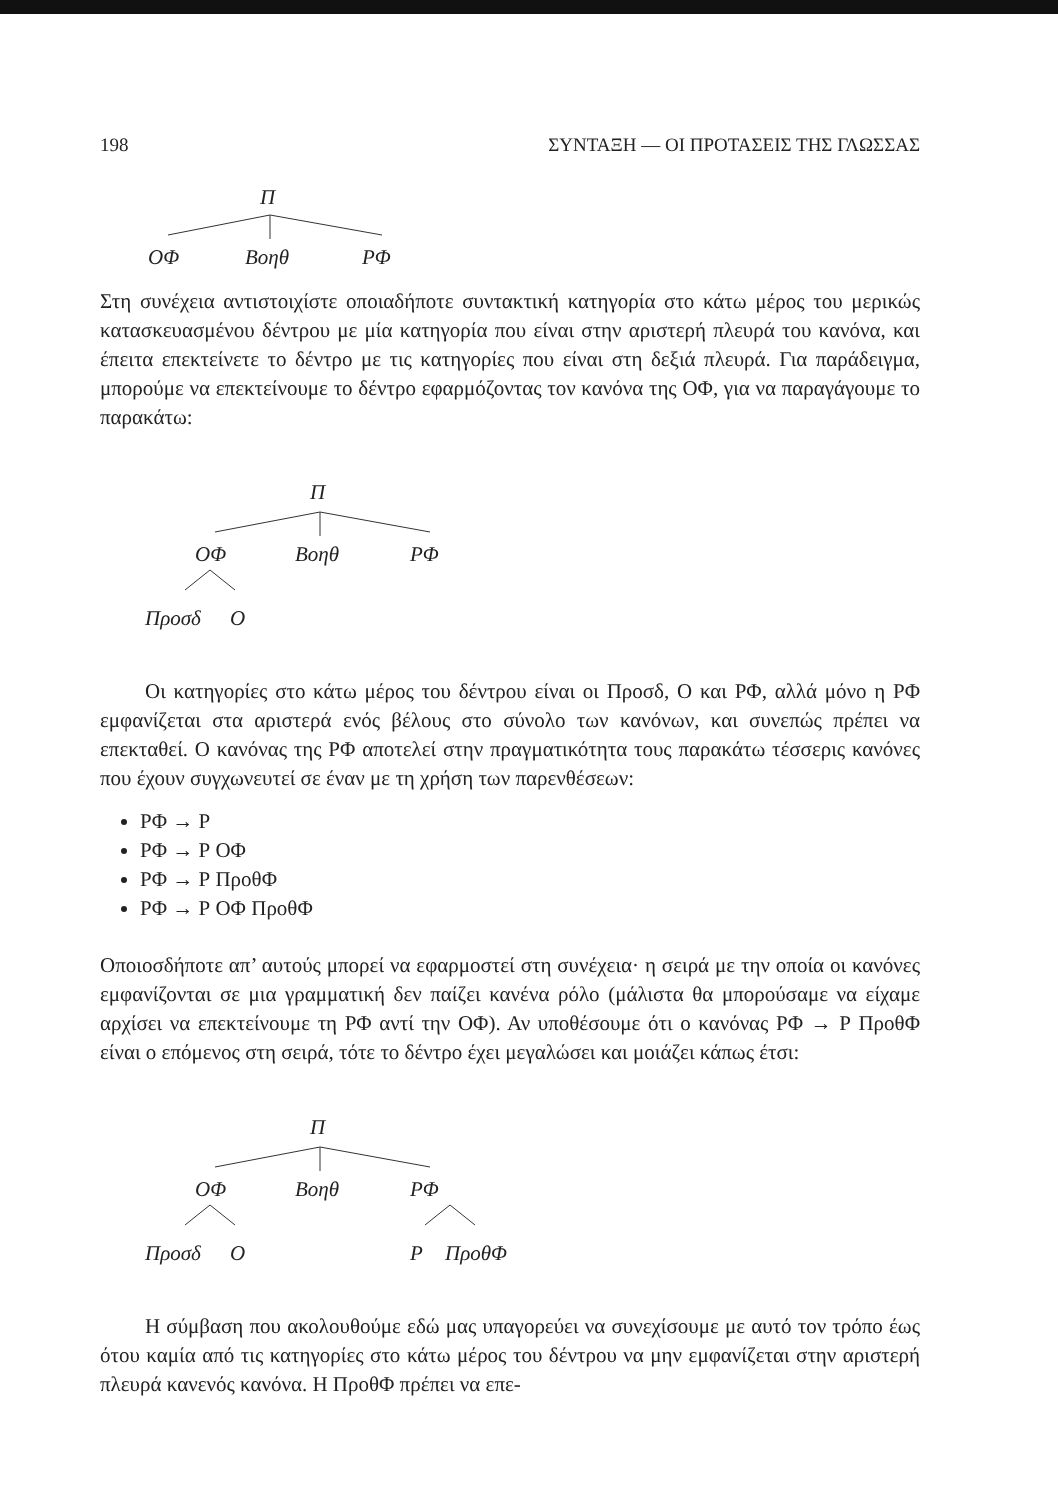198 ΣΥΝΤΑΞΗ — ΟΙ ΠΡΟΤΑΣΕΙΣ ΤΗΣ ΓΛΩΣΣΑΣ
Π
ΟΦ Βοηθ ΡΦ
Στη συνέχεια αντιστοιχίστε οποιαδήποτε συντακτική κατηγορία στο κάτω μέρος του μερικώς κατασκευασμένου δέντρου με μία κατηγορία που είναι στην αριστερή πλευρά του κανόνα, και έπειτα επεκτείνετε το δέντρο με τις κατηγορίες που είναι στη δεξιά πλευρά. Για παράδειγμα, μπορούμε να επεκτείνουμε το δέντρο εφαρμόζοντας τον κανόνα της ΟΦ, για να παραγάγουμε το παρακάτω:
Π
ΟΦ Βοηθ ΡΦ
Προσδ Ο
Οι κατηγορίες στο κάτω μέρος του δέντρου είναι οι Προσδ, Ο και ΡΦ, αλλά μόνο η ΡΦ εμφανίζεται στα αριστερά ενός βέλους στο σύνολο των κανόνων, και συνεπώς πρέπει να επεκταθεί. Ο κανόνας της ΡΦ αποτελεί στην πραγματικότητα τους παρακάτω τέσσερις κανόνες που έχουν συγχωνευτεί σε έναν με τη χρήση των παρενθέσεων:
ΡΦ → Ρ
ΡΦ → Ρ ΟΦ
ΡΦ → Ρ ΠροθΦ
ΡΦ → Ρ ΟΦ ΠροθΦ
Οποιοσδήποτε απ’ αυτούς μπορεί να εφαρμοστεί στη συνέχεια· η σειρά με την οποία οι κανόνες εμφανίζονται σε μια γραμματική δεν παίζει κανένα ρόλο (μάλιστα θα μπορούσαμε να είχαμε αρχίσει να επεκτείνουμε τη ΡΦ αντί την ΟΦ). Αν υποθέσουμε ότι ο κανόνας ΡΦ → Ρ ΠροθΦ είναι ο επόμενος στη σειρά, τότε το δέντρο έχει μεγαλώσει και μοιάζει κάπως έτσι:
Π
ΟΦ Βοηθ ΡΦ
Προσδ Ο Ρ ΠροθΦ
Η σύμβαση που ακολουθούμε εδώ μας υπαγορεύει να συνεχίσουμε με αυτό τον τρόπο έως ότου καμία από τις κατηγορίες στο κάτω μέρος του δέντρου να μην εμφανίζεται στην αριστερή πλευρά κανενός κανόνα. Η ΠροθΦ πρέπει να επε-